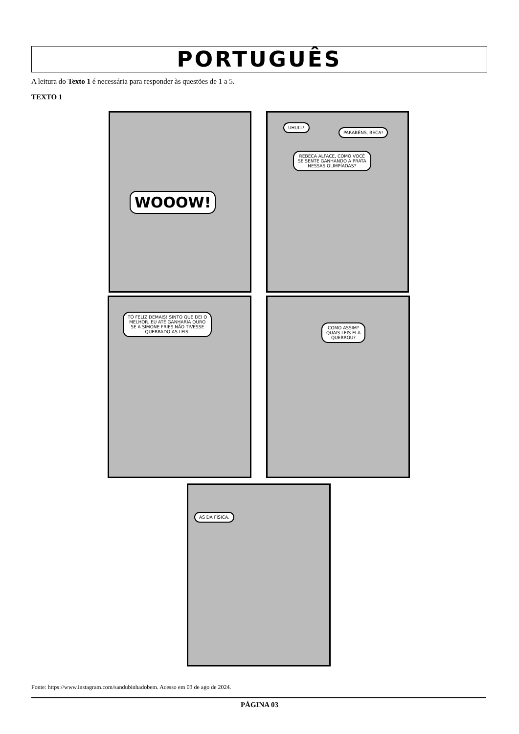PORTUGUÊS
A leitura do Texto 1 é necessária para responder às questões de 1 a 5.
TEXTO 1
WOOOW!
UHULL!
PARABÉNS, BECA!
REBECA ALFACE, COMO VOCÊ
SE SENTE GANHANDO A PRATA
NESSAS OLIMPÍADAS?
TÔ FELIZ DEMAIS! SINTO QUE DEI O
MELHOR. EU ATÉ GANHARIA OURO
SE A SIMONE FRIES NÃO TIVESSE
QUEBRADO AS LEIS.
COMO ASSIM?
QUAIS LEIS ELA
QUEBROU?
AS DA FÍSICA.
Fonte: https://www.instagram.com/sandubinhadobem. Acesso em 03 de ago de 2024.
PÁGINA 03